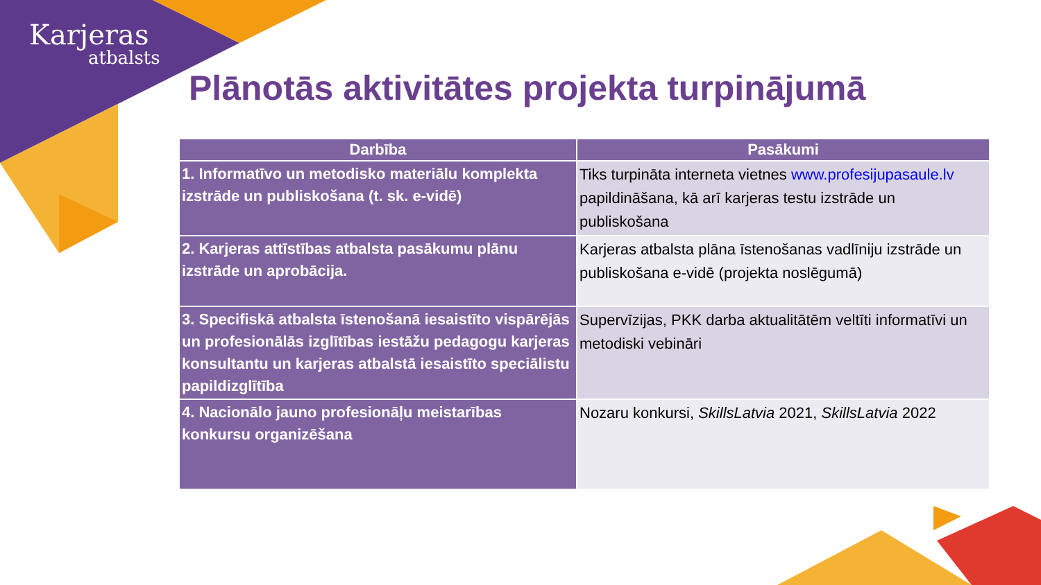Karjeras
atbalsts
Plānotās aktivitātes projekta turpinājumā
| Darbība | Pasākumi |
| --- | --- |
| 1. Informatīvo un metodisko materiālu komplekta izstrāde un publiskošana (t. sk. e-vidē) | Tiks turpināta interneta vietnes www.profesijupasaule.lv papildināšana, kā arī karjeras testu izstrāde un publiskošana |
| 2. Karjeras attīstības atbalsta pasākumu plānu izstrāde un aprobācija. | Karjeras atbalsta plāna īstenošanas vadlīniju izstrāde un publiskošana e-vidē (projekta noslēgumā) |
| 3. Specifiskā atbalsta īstenošanā iesaistīto vispārējās un profesionālās izglītības iestāžu pedagogu karjeras konsultantu un karjeras atbalstā iesaistīto speciālistu papildizglītība | Supervīzijas, PKK darba aktualitātēm veltīti informatīvi un metodiski vebināri |
| 4. Nacionālo jauno profesionāļu meistarības konkursu organizēšana | Nozaru konkursi, SkillsLatvia 2021, SkillsLatvia 2022 |